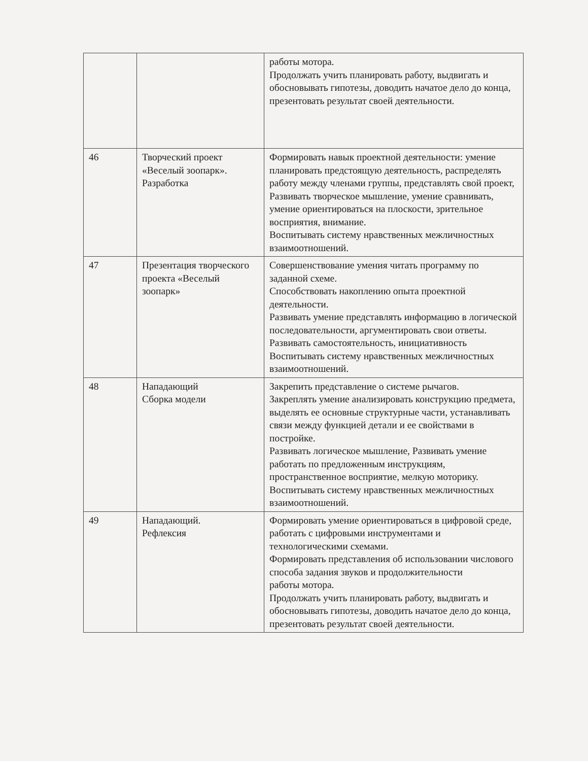| | | работы мотора. Продолжать учить планировать работу, выдвигать и обосновывать гипотезы, доводить начатое дело до конца, презентовать результат своей деятельности. |
| 46 | Творческий проект «Веселый зоопарк». Разработка | Формировать навык проектной деятельности: умение планировать предстоящую деятельность, распределять работу между членами группы, представлять свой проект, Развивать творческое мышление, умение сравнивать, умение ориентироваться на плоскости, зрительное восприятия, внимание. Воспитывать систему нравственных межличностных взаимоотношений. |
| 47 | Презентация творческого проекта «Веселый зоопарк» | Совершенствование умения читать программу по заданной схеме. Способствовать накоплению опыта проектной деятельности. Развивать умение представлять информацию в логической последовательности, аргументировать свои ответы. Развивать самостоятельность, инициативность Воспитывать систему нравственных межличностных взаимоотношений. |
| 48 | Нападающий Сборка модели | Закрепить представление о системе рычагов. Закреплять умение анализировать конструкцию предмета, выделять ее основные структурные части, устанавливать связи между функцией детали и ее свойствами в постройке. Развивать логическое мышление, Развивать умение работать по предложенным инструкциям, пространственное восприятие, мелкую моторику. Воспитывать систему нравственных межличностных взаимоотношений. |
| 49 | Нападающий. Рефлексия | Формировать умение ориентироваться в цифровой среде, работать с цифровыми инструментами и технологическими схемами. Формировать представления об использовании числового способа задания звуков и продолжительности работы мотора. Продолжать учить планировать работу, выдвигать и обосновывать гипотезы, доводить начатое дело до конца, презентовать результат своей деятельности. |